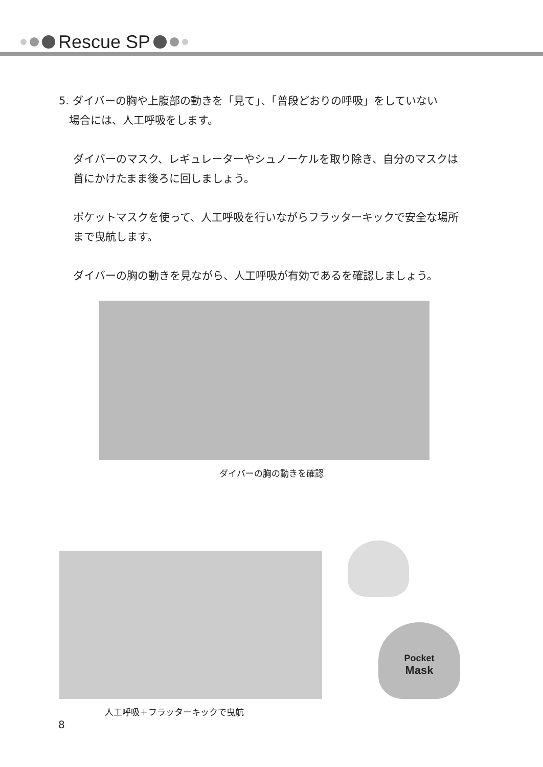Rescue SP
5. ダイバーの胸や上腹部の動きを「見て」、「普段どおりの呼吸」をしていない
場合には、人工呼吸をします。
ダイバーのマスク、レギュレーターやシュノーケルを取り除き、自分のマスクは首にかけたまま後ろに回しましょう。
ポケットマスクを使って、人工呼吸を行いながらフラッターキックで安全な場所まで曳航します。
ダイバーの胸の動きを見ながら、人工呼吸が有効であるを確認しましょう。
ダイバーの胸の動きを確認
人工呼吸＋フラッターキックで曳航
Pocket
Mask
8